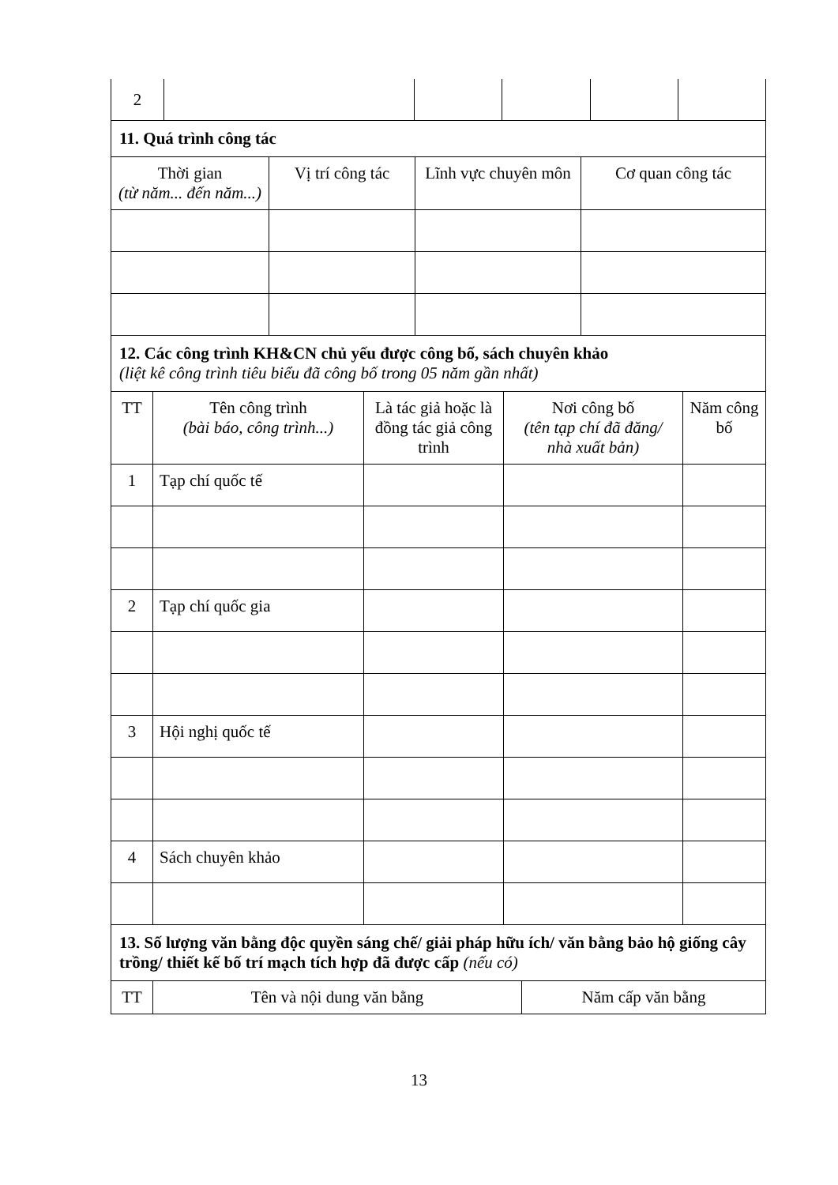| 2 | | | | | |
| 11. Quá trình công tác | | | |
| Thời gian (từ năm... đến năm...) | Vị trí công tác | Lĩnh vực chuyên môn | Cơ quan công tác |
| 12. Các công trình KH&CN chủ yếu được công bố, sách chuyên khảo (liệt kê công trình tiêu biểu đã công bố trong 05 năm gần nhất) | | | | |
| TT | Tên công trình (bài báo, công trình...) | Là tác giả hoặc là đồng tác giả công trình | Nơi công bố (tên tạp chí đã đăng/ nhà xuất bản) | Năm công bố |
| 1 | Tạp chí quốc tế | | | |
| 2 | Tạp chí quốc gia | | | |
| 3 | Hội nghị quốc tế | | | |
| 4 | Sách chuyên khảo | | | |
| 13. Số lượng văn bằng độc quyền sáng chế/ giải pháp hữu ích/ văn bằng bảo hộ giống cây trồng/ thiết kế bố trí mạch tích hợp đã được cấp (nếu có) | | |
| TT | Tên và nội dung văn bằng | Năm cấp văn bằng |
13